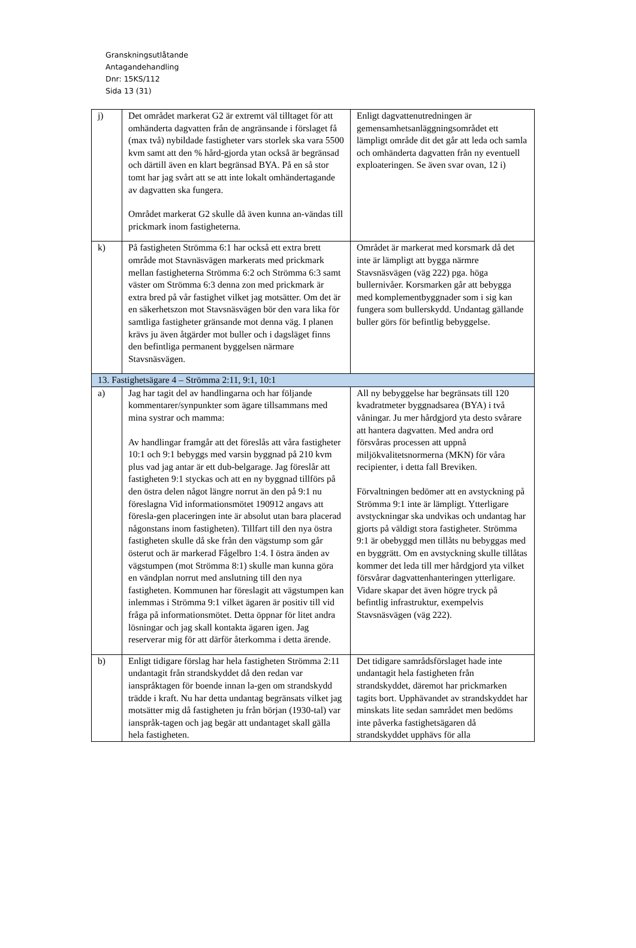Granskningsutlåtande
Antagandehandling
Dnr: 15KS/112
Sida 13 (31)
| j) | Det området markerat G2 är extremt väl tilltaget för att omhänderta dagvatten från de angränsande i förslaget få (max två) nybildade fastigheter vars storlek ska vara 5500 kvm samt att den % hård-gjorda ytan också är begränsad och därtill även en klart begränsad BYA. På en så stor tomt har jag svårt att se att inte lokalt omhändertagande av dagvatten ska fungera. Området markerat G2 skulle då även kunna an-vändas till prickmark inom fastigheterna. | Enligt dagvattenutredningen är gemensamhetsanläggningsområdet ett lämpligt område dit det går att leda och samla och omhänderta dagvatten från ny eventuell exploateringen. Se även svar ovan, 12 i) |
| k) | På fastigheten Strömma 6:1 har också ett extra brett område mot Stavnäsvägen markerats med prickmark mellan fastigheterna Strömma 6:2 och Strömma 6:3 samt väster om Strömma 6:3 denna zon med prickmark är extra bred på vår fastighet vilket jag motsätter. Om det är en säkerhetszon mot Stavsnäsvägen bör den vara lika för samtliga fastigheter gränsande mot denna väg. I planen krävs ju även åtgärder mot buller och i dagsläget finns den befintliga permanent byggelsen närmare Stavsnäsvägen. | Området är markerat med korsmark då det inte är lämpligt att bygga närmre Stavsnäsvägen (väg 222) pga. höga bullernivåer. Korsmarken går att bebygga med komplementbyggnader som i sig kan fungera som bullerskydd. Undantag gällande buller görs för befintlig bebyggelse. |
| 13. Fastighetsägare 4 – Strömma 2:11, 9:1, 10:1 | | |
| a) | Jag har tagit del av handlingarna och har följande kommentarer/synpunkter som ägare tillsammans med mina systrar och mamma: Av handlingar framgår att det föreslås att våra fastigheter 10:1 och 9:1 bebyggs med varsin byggnad på 210 kvm plus vad jag antar är ett dub-belgarage. Jag föreslår att fastigheten 9:1 styckas och att en ny byggnad tillförs på den östra delen något längre norrut än den på 9:1 nu föreslagna Vid informationsmötet 190912 angavs att föresla-gen placeringen inte är absolut utan bara placerad någonstans inom fastigheten). Tillfart till den nya östra fastigheten skulle då ske från den vägstump som går österut och är markerad Fågelbro 1:4. I östra änden av vägstumpen (mot Strömma 8:1) skulle man kunna göra en vändplan norrut med anslutning till den nya fastigheten. Kommunen har föreslagit att vägstumpen kan inlemmas i Strömma 9:1 vilket ägaren är positiv till vid fråga på informationsmötet. Detta öppnar för litet andra lösningar och jag skall kontakta ägaren igen. Jag reserverar mig för att därför återkomma i detta ärende. | All ny bebyggelse har begränsats till 120 kvadratmeter byggnadsarea (BYA) i två våningar. Ju mer hårdgjord yta desto svårare att hantera dagvatten. Med andra ord försvåras processen att uppnå miljökvalitetsnormerna (MKN) för våra recipienter, i detta fall Breviken. Förvaltningen bedömer att en avstyckning på Strömma 9:1 inte är lämpligt. Ytterligare avstyckningar ska undvikas och undantag har gjorts på väldigt stora fastigheter. Strömma 9:1 är obebyggd men tillåts nu bebyggas med en byggrätt. Om en avstyckning skulle tillåtas kommer det leda till mer hårdgjord yta vilket försvårar dagvattenhanteringen ytterligare. Vidare skapar det även högre tryck på befintlig infrastruktur, exempelvis Stavsnäsvägen (väg 222). |
| b) | Enligt tidigare förslag har hela fastigheten Strömma 2:11 undantagit från strandskyddet då den redan var ianspråktagen för boende innan la-gen om strandskydd trädde i kraft. Nu har detta undantag begränsats vilket jag motsätter mig då fastigheten ju från början (1930-tal) var ianspråk-tagen och jag begär att undantaget skall gälla hela fastigheten. | Det tidigare samrådsförslaget hade inte undantagit hela fastigheten från strandskyddet, däremot har prickmarken tagits bort. Upphävandet av strandskyddet har minskats lite sedan samrådet men bedöms inte påverka fastighetsägaren då strandskyddet upphävs för alla |